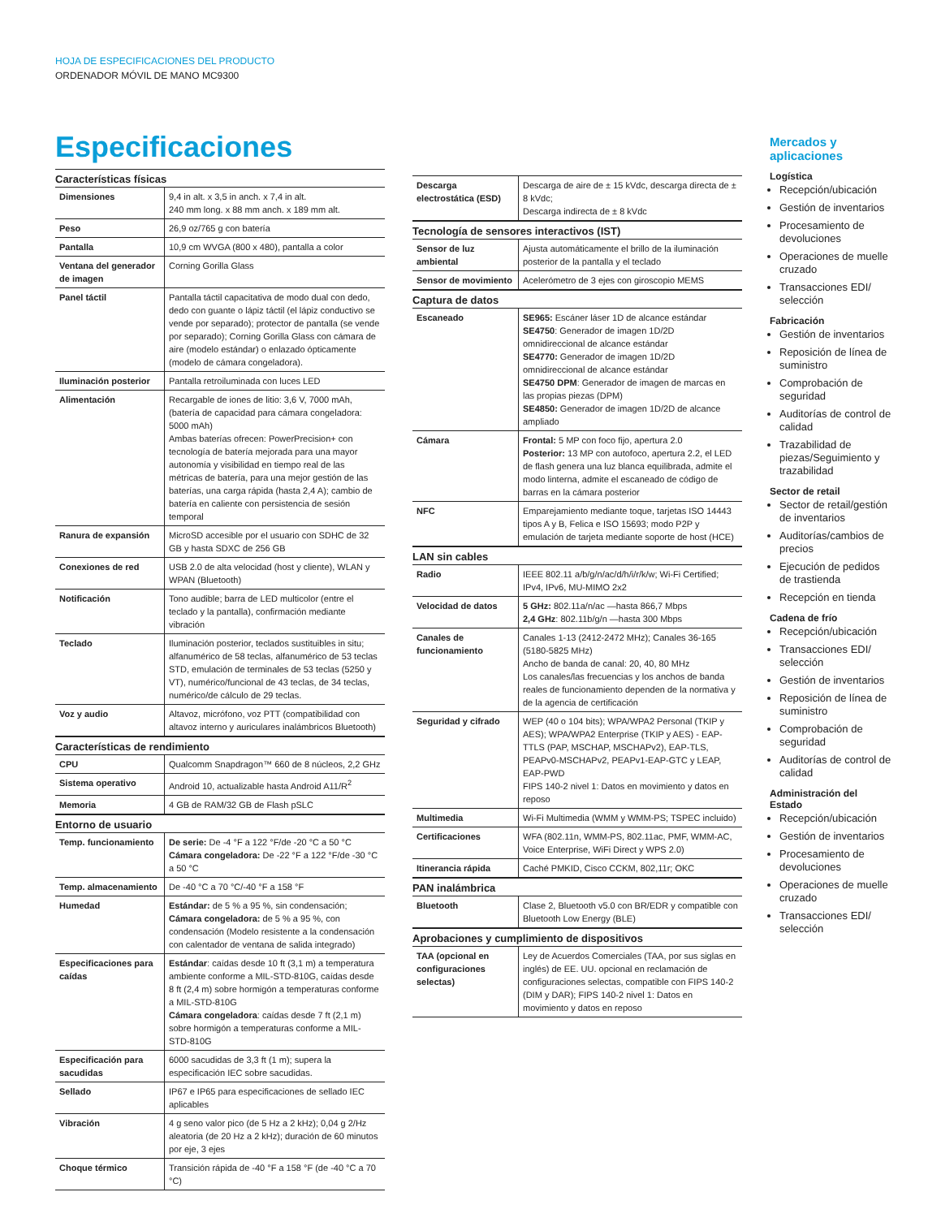HOJA DE ESPECIFICACIONES DEL PRODUCTO
ORDENADOR MÓVIL DE MANO MC9300
Especificaciones
Características físicas
| Dimensiones | 9,4 in alt. x 3,5 in anch. x 7,4 in alt. 240 mm long. x 88 mm anch. x 189 mm alt. |
| Peso | 26,9 oz/765 g con batería |
| Pantalla | 10,9 cm WVGA (800 x 480), pantalla a color |
| Ventana del generador de imagen | Corning Gorilla Glass |
| Panel táctil | Pantalla táctil capacitativa de modo dual con dedo, dedo con guante o lápiz táctil (el lápiz conductivo se vende por separado); protector de pantalla (se vende por separado); Corning Gorilla Glass con cámara de aire (modelo estándar) o enlazado ópticamente (modelo de cámara congeladora). |
| Iluminación posterior | Pantalla retroiluminada con luces LED |
| Alimentación | Recargable de iones de litio: 3,6 V, 7000 mAh, (batería de capacidad para cámara congeladora: 5000 mAh) Ambas baterías ofrecen: PowerPrecision+ con tecnología de batería mejorada para una mayor autonomía y visibilidad en tiempo real de las métricas de batería, para una mejor gestión de las baterías, una carga rápida (hasta 2,4 A); cambio de batería en caliente con persistencia de sesión temporal |
| Ranura de expansión | MicroSD accesible por el usuario con SDHC de 32 GB y hasta SDXC de 256 GB |
| Conexiones de red | USB 2.0 de alta velocidad (host y cliente), WLAN y WPAN (Bluetooth) |
| Notificación | Tono audible; barra de LED multicolor (entre el teclado y la pantalla), confirmación mediante vibración |
| Teclado | Iluminación posterior, teclados sustituibles in situ; alfanumérico de 58 teclas, alfanumérico de 53 teclas STD, emulación de terminales de 53 teclas (5250 y VT), numérico/funcional de 43 teclas, de 34 teclas, numérico/de cálculo de 29 teclas. |
| Voz y audio | Altavoz, micrófono, voz PTT (compatibilidad con altavoz interno y auriculares inalámbricos Bluetooth) |
Características de rendimiento
| CPU | Qualcomm Snapdragon™ 660 de 8 núcleos, 2,2 GHz |
| Sistema operativo | Android 10, actualizable hasta Android A11/R<sup>2</sup> |
| Memoria | 4 GB de RAM/32 GB de Flash pSLC |
Entorno de usuario
| Temp. funcionamiento | De serie: De -4 °F a 122 °F/de -20 °C a 50 °C Cámara congeladora: De -22 °F a 122 °F/de -30 °C a 50 °C |
| Temp. almacenamiento | De -40 °C a 70 °C/-40 °F a 158 °F |
| Humedad | Estándar: de 5 % a 95 %, sin condensación; Cámara congeladora: de 5 % a 95 %, con condensación (Modelo resistente a la condensación con calentador de ventana de salida integrado) |
| Especificaciones para caídas | Estándar : caídas desde 10 ft (3,1 m) a temperatura ambiente conforme a MIL-STD-810G, caídas desde 8 ft (2,4 m) sobre hormigón a temperaturas conforme a MIL-STD-810G Cámara congeladora : caídas desde 7 ft (2,1 m) sobre hormigón a temperaturas conforme a MIL-STD-810G |
| Especificación para sacudidas | 6000 sacudidas de 3,3 ft (1 m); supera la especificación IEC sobre sacudidas. |
| Sellado | IP67 e IP65 para especificaciones de sellado IEC aplicables |
| Vibración | 4 g seno valor pico (de 5 Hz a 2 kHz); 0,04 g 2/Hz aleatoria (de 20 Hz a 2 kHz); duración de 60 minutos por eje, 3 ejes |
| Choque térmico | Transición rápida de -40 °F a 158 °F (de -40 °C a 70 °C) |
| Descarga electrostática (ESD) | Descarga de aire de ± 15 kVdc, descarga directa de ± 8 kVdc; Descarga indirecta de ± 8 kVdc |
Tecnología de sensores interactivos (IST)
| Sensor de luz ambiental | Ajusta automáticamente el brillo de la iluminación posterior de la pantalla y el teclado |
| Sensor de movimiento | Acelerómetro de 3 ejes con giroscopio MEMS |
Captura de datos
| Escaneado | SE965: Escáner láser 1D de alcance estándar SE4750 : Generador de imagen 1D/2D omnidireccional de alcance estándar SE4770: Generador de imagen 1D/2D omnidireccional de alcance estándar SE4750 DPM : Generador de imagen de marcas en las propias piezas (DPM) SE4850: Generador de imagen 1D/2D de alcance ampliado |
| Cámara | Frontal: 5 MP con foco fijo, apertura 2.0 Posterior: 13 MP con autofoco, apertura 2.2, el LED de flash genera una luz blanca equilibrada, admite el modo linterna, admite el escaneado de código de barras en la cámara posterior |
| NFC | Emparejamiento mediante toque, tarjetas ISO 14443 tipos A y B, Felica e ISO 15693; modo P2P y emulación de tarjeta mediante soporte de host (HCE) |
LAN sin cables
| Radio | IEEE 802.11 a/b/g/n/ac/d/h/i/r/k/w; Wi-Fi Certified; IPv4, IPv6, MU-MIMO 2x2 |
| Velocidad de datos | 5 GHz: 802.11a/n/ac —hasta 866,7 Mbps 2,4 GHz : 802.11b/g/n —hasta 300 Mbps |
| Canales de funcionamiento | Canales 1-13 (2412-2472 MHz); Canales 36-165 (5180-5825 MHz) Ancho de banda de canal: 20, 40, 80 MHz Los canales/las frecuencias y los anchos de banda reales de funcionamiento dependen de la normativa y de la agencia de certificación |
| Seguridad y cifrado | WEP (40 o 104 bits); WPA/WPA2 Personal (TKIP y AES); WPA/WPA2 Enterprise (TKIP y AES) - EAP-TTLS (PAP, MSCHAP, MSCHAPv2), EAP-TLS, PEAPv0-MSCHAPv2, PEAPv1-EAP-GTC y LEAP, EAP-PWD FIPS 140-2 nivel 1: Datos en movimiento y datos en reposo |
| Multimedia | Wi-Fi Multimedia (WMM y WMM-PS; TSPEC incluido) |
| Certificaciones | WFA (802.11n, WMM-PS, 802.11ac, PMF, WMM-AC, Voice Enterprise, WiFi Direct y WPS 2.0) |
| Itinerancia rápida | Caché PMKID, Cisco CCKM, 802,11r; OKC |
PAN inalámbrica
| Bluetooth | Clase 2, Bluetooth v5.0 con BR/EDR y compatible con Bluetooth Low Energy (BLE) |
Aprobaciones y cumplimiento de dispositivos
| TAA (opcional en configuraciones selectas) | Ley de Acuerdos Comerciales (TAA, por sus siglas en inglés) de EE. UU. opcional en reclamación de configuraciones selectas, compatible con FIPS 140-2 (DIM y DAR); FIPS 140-2 nivel 1: Datos en movimiento y datos en reposo |
Mercados y aplicaciones
Logística
Recepción/ubicación
Gestión de inventarios
Procesamiento de devoluciones
Operaciones de muelle cruzado
Transacciones EDI/ selección
Fabricación
Gestión de inventarios
Reposición de línea de suministro
Comprobación de seguridad
Auditorías de control de calidad
Trazabilidad de piezas/Seguimiento y trazabilidad
Sector de retail
Sector de retail/gestión de inventarios
Auditorías/cambios de precios
Ejecución de pedidos de trastienda
Recepción en tienda
Cadena de frío
Recepción/ubicación
Transacciones EDI/ selección
Gestión de inventarios
Reposición de línea de suministro
Comprobación de seguridad
Auditorías de control de calidad
Administración del Estado
Recepción/ubicación
Gestión de inventarios
Procesamiento de devoluciones
Operaciones de muelle cruzado
Transacciones EDI/ selección